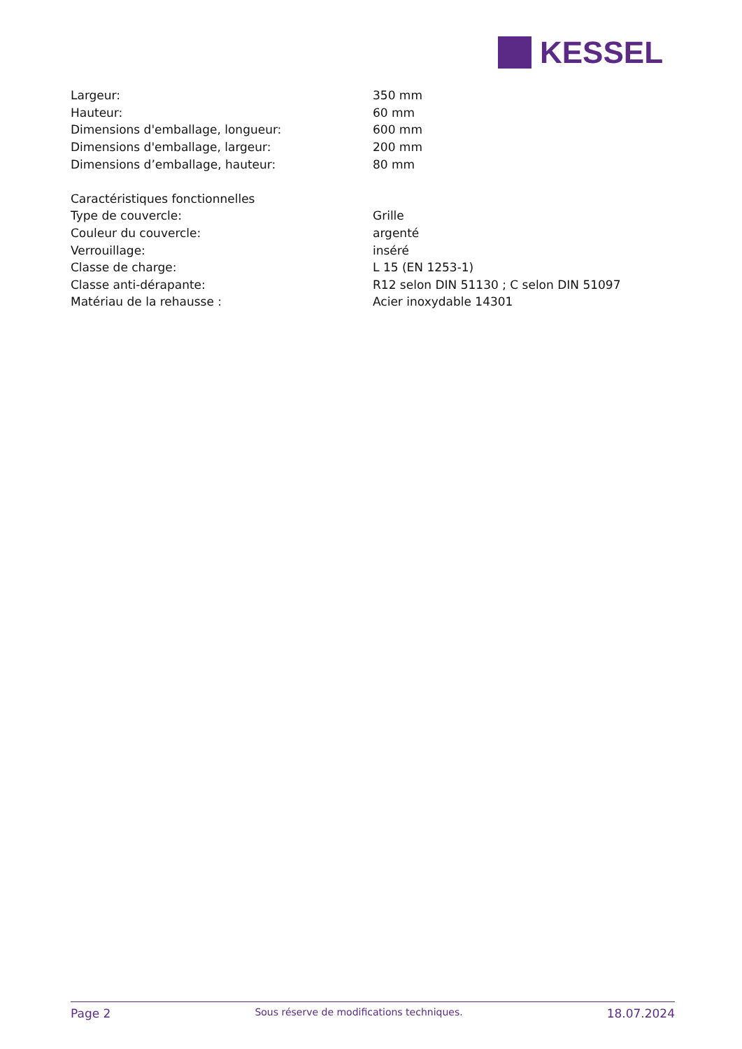KESSEL
| Largeur: | 350 mm |
| Hauteur: | 60 mm |
| Dimensions d'emballage, longueur: | 600 mm |
| Dimensions d'emballage, largeur: | 200 mm |
| Dimensions d’emballage, hauteur: | 80 mm |
| Caractéristiques fonctionnelles | |
| Type de couvercle: | Grille |
| Couleur du couvercle: | argenté |
| Verrouillage: | inséré |
| Classe de charge: | L 15 (EN 1253-1) |
| Classe anti-dérapante: | R12 selon DIN 51130 ; C selon DIN 51097 |
| Matériau de la rehausse : | Acier inoxydable 14301 |
Page 2 Sous réserve de modifications techniques. 18.07.2024